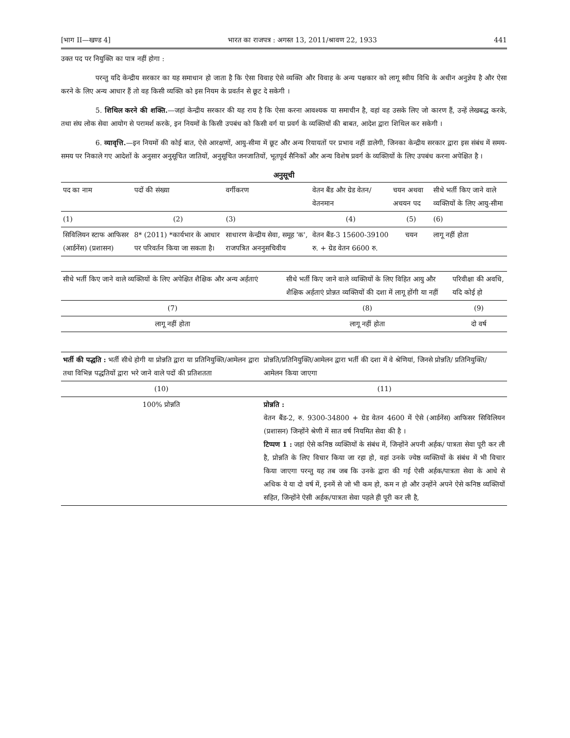[भाग II—खण्ड 4] भारत का राजपत्र : अगस्त 13, 2011/श्रावण 22, 1933 441
उक्त पद पर नियुक्ति का पात्र नहीं होगा :
परन्तु यदि केन्द्रीय सरकार का यह समाधान हो जाता है कि ऐसा विवाह ऐसे व्यक्ति और विवाह के अन्य पक्षकार को लागू स्वीय विधि के अधीन अनुज्ञेय है और ऐसा करने के लिए अन्य आधार हैं तो वह किसी व्यक्ति को इस नियम के प्रवर्तन से छूट दे सकेगी ।
5. शिथिल करने की शक्ति.—जहां केन्द्रीय सरकार की यह राय है कि ऐसा करना आवश्यक या समाचीन है, वहां वह उसके लिए जो कारण हैं, उन्हें लेखबद्ध करके, तथा संघ लोक सेवा आयोग से परामर्श करके, इन नियमों के किसी उपबंध को किसी वर्ग या प्रवर्ग के व्यक्तियों की बाबत, आदेश द्वारा शिथिल कर सकेगी ।
6. व्यावृत्ति.—इन नियमों की कोई बात, ऐसे आरक्षणों, आयु-सीमा में छूट और अन्य रियायतों पर प्रभाव नहीं डालेगी, जिनका केन्द्रीय सरकार द्वारा इस संबंध में समय-समय पर निकाले गए आदेशों के अनुसार अनुसूचित जातियों, अनुसूचित जनजातियों, भूतपूर्व सैनिकों और अन्य विशेष प्रवर्ग के व्यक्तियों के लिए उपबंध करना अपेक्षित है ।
अनुसूची
| पद का नाम | पदों की संख्या | वर्गीकरण | वेतन बैंड और ग्रेड वेतन/ वेतनमान | चयन अथवा अचयन पद | सीधे भर्ती किए जाने वाले व्यक्तियों के लिए आयु-सीमा |
| --- | --- | --- | --- | --- | --- |
| (1) | (2) | (3) | (4) | (5) | (6) |
| सिविलियन स्टाफ आफिसर (आर्डनेंस) (प्रशासन) | 8* (2011) *कार्यभार के आधार पर परिवर्तन किया जा सकता है। | साधारण केन्द्रीय सेवा, समूह 'क', राजपत्रित अननुसचिवीय | वेतन बैंड-3 15600-39100 रु. + ग्रेड वेतन 6600 रु. | चयन | लागू नहीं होता |
| सीधे भर्ती किए जाने वाले व्यक्तियों के लिए अपेक्षित शैक्षिक और अन्य अर्हताएं | सीधे भर्ती किए जाने वाले व्यक्तियों के लिए विहित आयु और शैक्षिक अर्हताएं प्रोन्नत व्यक्तियों की दशा में लागू होंगी या नहीं | परिवीक्षा की अवधि, यदि कोई हो |
| --- | --- | --- |
| (7) | (8) | (9) |
| लागू नहीं होता | लागू नहीं होता | दो वर्ष |
| भर्ती की पद्धति : भर्ती सीधे होगी या प्रोन्नति द्वारा या प्रतिनियुक्ति/आमेलन द्वारा तथा विभिन्न पद्धतियों द्वारा भरे जाने वाले पदों की प्रतिशतता | प्रोन्नति/प्रतिनियुक्ति/आमेलन द्वारा भर्ती की दशा में वे श्रेणियां, जिनसे प्रोन्नति/ प्रतिनियुक्ति/आमेलन किया जाएगा |
| --- | --- |
| (10) | (11) |
| 100% प्रोन्नति | प्रोन्नति : वेतन बैंड-2, रु. 9300-34800 + ग्रेड वेतन 4600 में ऐसे (आर्डनेंस) आफिसर सिविलियन (प्रशासन) जिन्होंने श्रेणी में सात वर्ष नियमित सेवा की है । टिप्पण 1 : जहां ऐसे कनिष्ठ व्यक्तियों के संबंध में, जिन्होंने अपनी अर्हक/ पात्रता सेवा पूरी कर ली है, प्रोन्नति के लिए विचार किया जा रहा हो, वहां उनके ज्येष्ठ व्यक्तियों के संबंध में भी विचार किया जाएगा परन्तु यह तब जब कि उनके द्वारा की गई ऐसी अर्हक/पात्रता सेवा के आधे से अधिक ये या दो वर्ष में, इनमें से जो भी कम हो, कम न हो और उन्होंने अपने ऐसे कनिष्ठ व्यक्तियों सहित, जिन्होंने ऐसी अर्हक/पात्रता सेवा पहले ही पूरी कर ली है, |